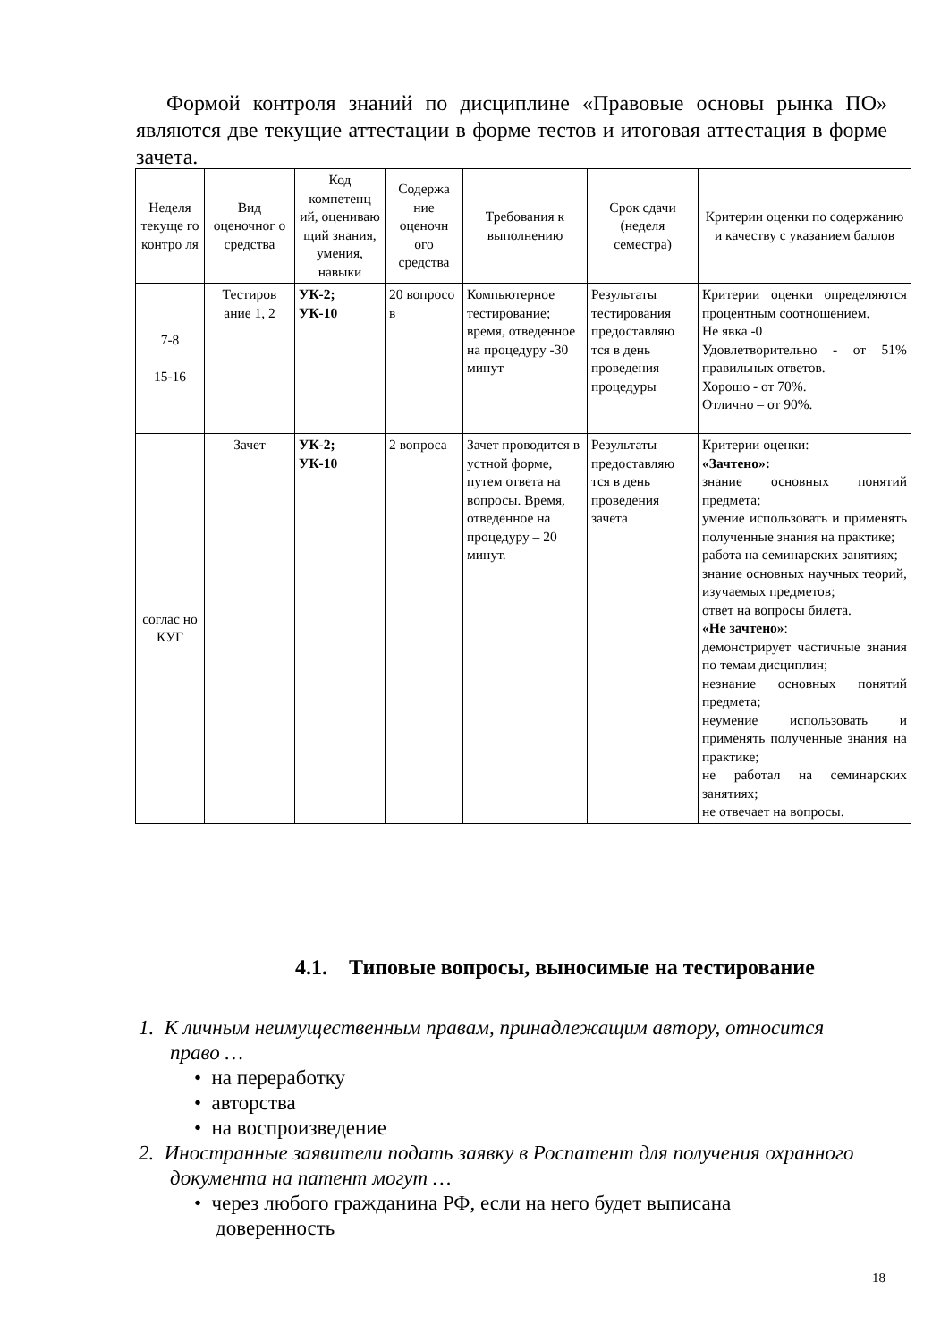Формой контроля знаний по дисциплине «Правовые основы рынка ПО» являются две текущие аттестации в форме тестов и итоговая аттестация в форме зачета.
| Неделя текуще го контро ля | Вид оценочног о средства | Код компетенц ий, оцениваю щий знания, умения, навыки | Содержа ние оценочн ого средства | Требования к выполнению | Срок сдачи (неделя семестра) | Критерии оценки по содержанию и качеству с указанием баллов |
| --- | --- | --- | --- | --- | --- | --- |
| 7-8 15-16 | Тестиров ание 1, 2 | УК-2; УК-10 | 20 вопросо в | Компьютерное тестирование; время, отведенное на процедуру -30 минут | Результаты тестирования предоставляю тся в день проведения процедуры | Критерии оценки определяются процентным соотношением. Не явка -0 Удовлетворительно - от 51% правильных ответов. Хорошо - от 70%. Отлично – от 90%. |
| соглас но КУГ | Зачет | УК-2; УК-10 | 2 вопроса | Зачет проводится в устной форме, путем ответа на вопросы. Время, отведенное на процедуру – 20 минут. | Результаты предоставляю тся в день проведения зачета | Критерии оценки: «Зачтено»: знание основных понятий предмета; умение использовать и применять полученные знания на практике; работа на семинарских занятиях; знание основных научных теорий, изучаемых предметов; ответ на вопросы билета. «Не зачтено» : демонстрирует частичные знания по темам дисциплин; незнание основных понятий предмета; неумение использовать и применять полученные знания на практике; не работал на семинарских занятиях; не отвечает на вопросы. |
4.1. Типовые вопросы, выносимые на тестирование
1. К личным неимущественным правам, принадлежащим автору, относится право …
• на переработку
• авторства
• на воспроизведение
2. Иностранные заявители подать заявку в Роспатент для получения охранного документа на патент могут …
• через любого гражданина РФ, если на него будет выписана доверенность
18